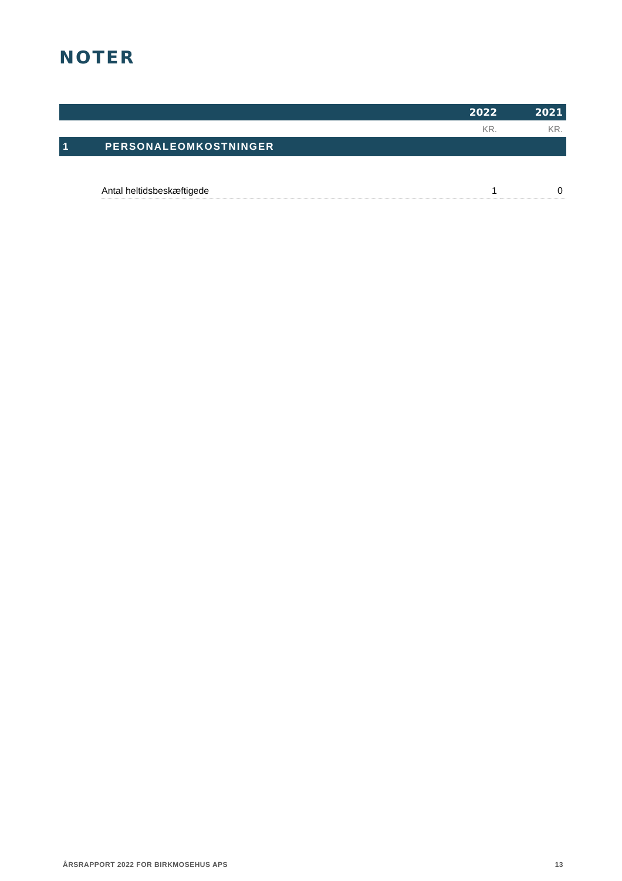NOTER
| | | 2022 | 2021 |
| --- | --- | --- | --- |
| | | KR. | KR. |
| 1 | PERSONALEOMKOSTNINGER | | |
| | Antal heltidsbeskæftigede | 1 | 0 |
ÅRSRAPPORT 2022 FOR BIRKMOSEHUS APS 13